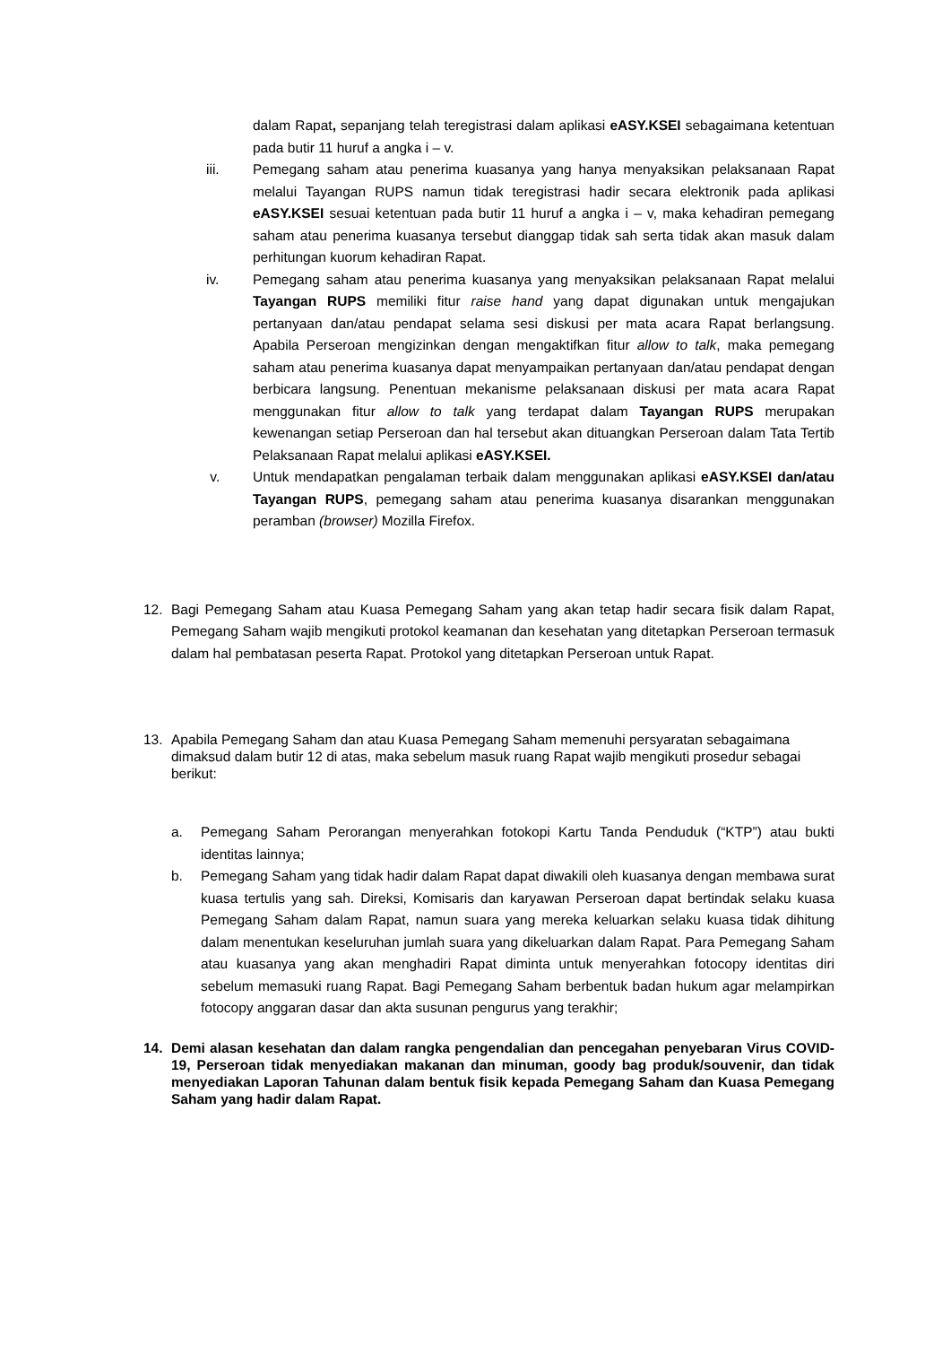dalam Rapat, sepanjang telah teregistrasi dalam aplikasi eASY.KSEI sebagaimana ketentuan pada butir 11 huruf a angka i – v.
iii. Pemegang saham atau penerima kuasanya yang hanya menyaksikan pelaksanaan Rapat melalui Tayangan RUPS namun tidak teregistrasi hadir secara elektronik pada aplikasi eASY.KSEI sesuai ketentuan pada butir 11 huruf a angka i – v, maka kehadiran pemegang saham atau penerima kuasanya tersebut dianggap tidak sah serta tidak akan masuk dalam perhitungan kuorum kehadiran Rapat.
iv. Pemegang saham atau penerima kuasanya yang menyaksikan pelaksanaan Rapat melalui Tayangan RUPS memiliki fitur raise hand yang dapat digunakan untuk mengajukan pertanyaan dan/atau pendapat selama sesi diskusi per mata acara Rapat berlangsung. Apabila Perseroan mengizinkan dengan mengaktifkan fitur allow to talk, maka pemegang saham atau penerima kuasanya dapat menyampaikan pertanyaan dan/atau pendapat dengan berbicara langsung. Penentuan mekanisme pelaksanaan diskusi per mata acara Rapat menggunakan fitur allow to talk yang terdapat dalam Tayangan RUPS merupakan kewenangan setiap Perseroan dan hal tersebut akan dituangkan Perseroan dalam Tata Tertib Pelaksanaan Rapat melalui aplikasi eASY.KSEI.
v. Untuk mendapatkan pengalaman terbaik dalam menggunakan aplikasi eASY.KSEI dan/atau Tayangan RUPS, pemegang saham atau penerima kuasanya disarankan menggunakan peramban (browser) Mozilla Firefox.
12. Bagi Pemegang Saham atau Kuasa Pemegang Saham yang akan tetap hadir secara fisik dalam Rapat, Pemegang Saham wajib mengikuti protokol keamanan dan kesehatan yang ditetapkan Perseroan termasuk dalam hal pembatasan peserta Rapat. Protokol yang ditetapkan Perseroan untuk Rapat.
13. Apabila Pemegang Saham dan atau Kuasa Pemegang Saham memenuhi persyaratan sebagaimana dimaksud dalam butir 12 di atas, maka sebelum masuk ruang Rapat wajib mengikuti prosedur sebagai berikut:
a. Pemegang Saham Perorangan menyerahkan fotokopi Kartu Tanda Penduduk (“KTP”) atau bukti identitas lainnya;
b. Pemegang Saham yang tidak hadir dalam Rapat dapat diwakili oleh kuasanya dengan membawa surat kuasa tertulis yang sah. Direksi, Komisaris dan karyawan Perseroan dapat bertindak selaku kuasa Pemegang Saham dalam Rapat, namun suara yang mereka keluarkan selaku kuasa tidak dihitung dalam menentukan keseluruhan jumlah suara yang dikeluarkan dalam Rapat. Para Pemegang Saham atau kuasanya yang akan menghadiri Rapat diminta untuk menyerahkan fotocopy identitas diri sebelum memasuki ruang Rapat. Bagi Pemegang Saham berbentuk badan hukum agar melampirkan fotocopy anggaran dasar dan akta susunan pengurus yang terakhir;
14. Demi alasan kesehatan dan dalam rangka pengendalian dan pencegahan penyebaran Virus COVID-19, Perseroan tidak menyediakan makanan dan minuman, goody bag produk/souvenir, dan tidak menyediakan Laporan Tahunan dalam bentuk fisik kepada Pemegang Saham dan Kuasa Pemegang Saham yang hadir dalam Rapat.